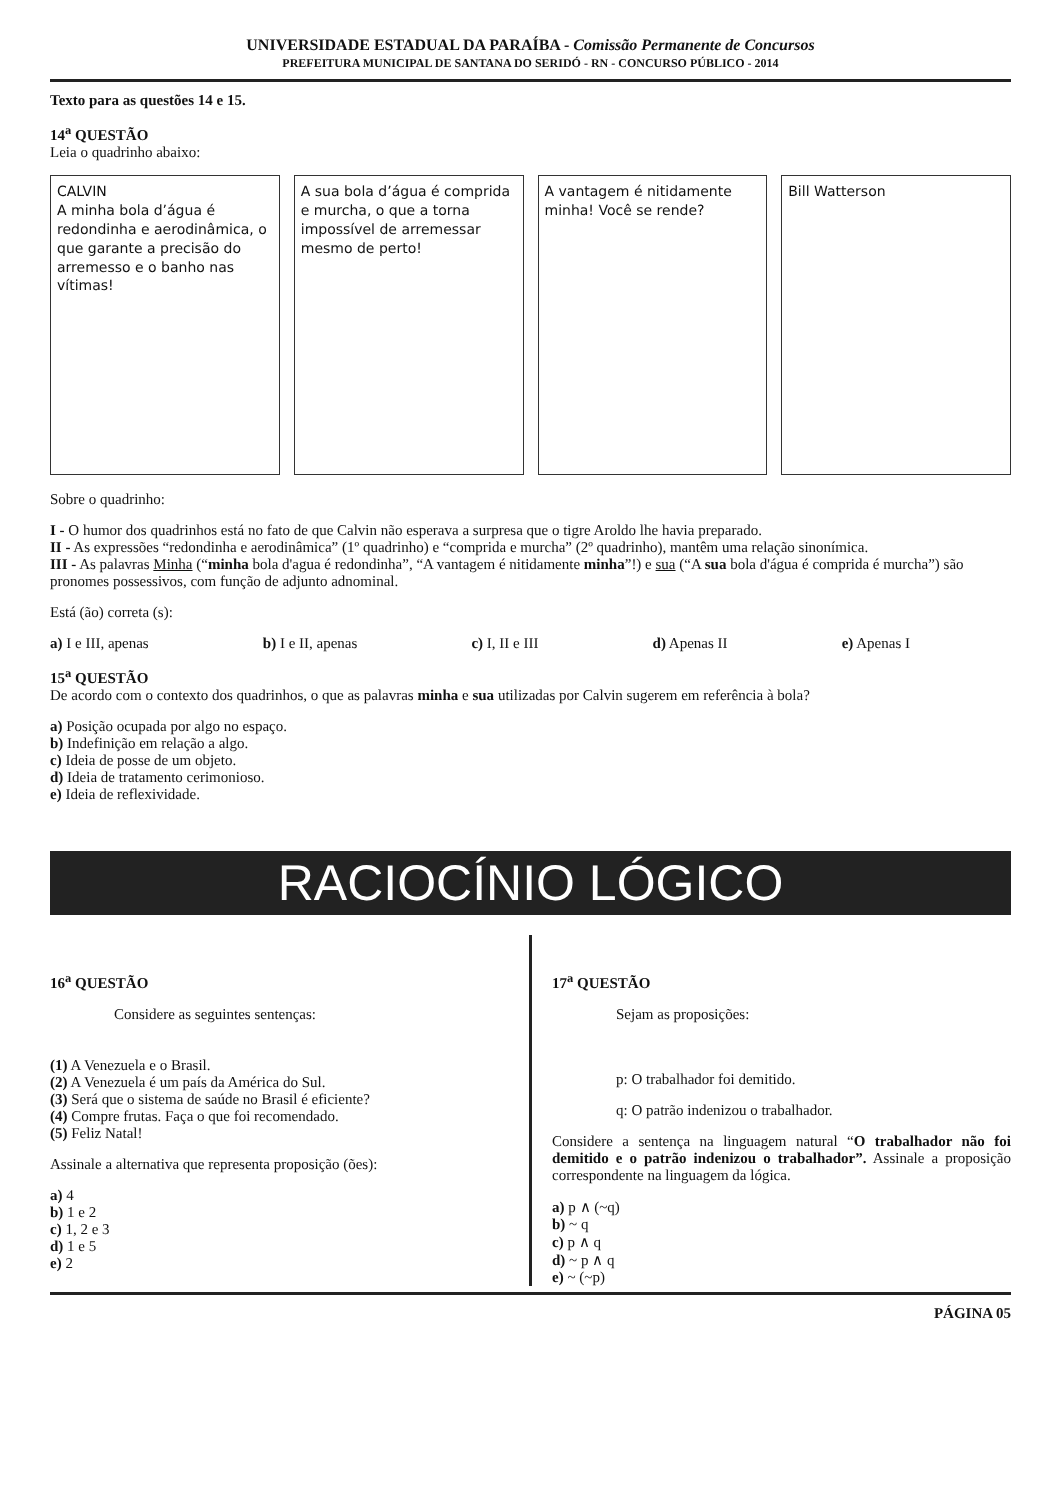UNIVERSIDADE ESTADUAL DA PARAÍBA - Comissão Permanente de Concursos
PREFEITURA MUNICIPAL DE SANTANA DO SERIDÓ - RN - CONCURSO PÚBLICO - 2014
Texto para as questões 14 e 15.
14<sup>a</sup> QUESTÃO
Leia o quadrinho abaixo:
CALVIN
A minha bola d’água é redondinha e aerodinâmica, o que garante a precisão do arremesso e o banho nas vítimas!
A sua bola d’água é comprida e murcha, o que a torna impossível de arremessar mesmo de perto!
A vantagem é nitidamente minha! Você se rende?
Bill Watterson
Sobre o quadrinho:
I - O humor dos quadrinhos está no fato de que Calvin não esperava a surpresa que o tigre Aroldo lhe havia preparado.
II - As expressões “redondinha e aerodinâmica” (1º quadrinho) e “comprida e murcha” (2º quadrinho), mantêm uma relação sinonímica.
III - As palavras Minha (“minha bola d'agua é redondinha”, “A vantagem é nitidamente minha”!) e sua (“A sua bola d'água é comprida é murcha”) são pronomes possessivos, com função de adjunto adnominal.
Está (ão) correta (s):
a) I e III, apenas b) I e II, apenas c) I, II e III d) Apenas II e) Apenas I
15<sup>a</sup> QUESTÃO
De acordo com o contexto dos quadrinhos, o que as palavras minha e sua utilizadas por Calvin sugerem em referência à bola?
a) Posição ocupada por algo no espaço.
b) Indefinição em relação a algo.
c) Ideia de posse de um objeto.
d) Ideia de tratamento cerimonioso.
e) Ideia de reflexividade.
RACIOCÍNIO LÓGICO
16<sup>a</sup> QUESTÃO
Considere as seguintes sentenças:
(1) A Venezuela e o Brasil.
(2) A Venezuela é um país da América do Sul.
(3) Será que o sistema de saúde no Brasil é eficiente?
(4) Compre frutas. Faça o que foi recomendado.
(5) Feliz Natal!
Assinale a alternativa que representa proposição (ões):
a) 4
b) 1 e 2
c) 1, 2 e 3
d) 1 e 5
e) 2
17<sup>a</sup> QUESTÃO
Sejam as proposições:
p: O trabalhador foi demitido.
q: O patrão indenizou o trabalhador.
Considere a sentença na linguagem natural “O trabalhador não foi demitido e o patrão indenizou o trabalhador”. Assinale a proposição correspondente na linguagem da lógica.
a) p ∧ (~q)
b) ~ q
c) p ∧ q
d) ~ p ∧ q
e) ~ (~p)
PÁGINA 05